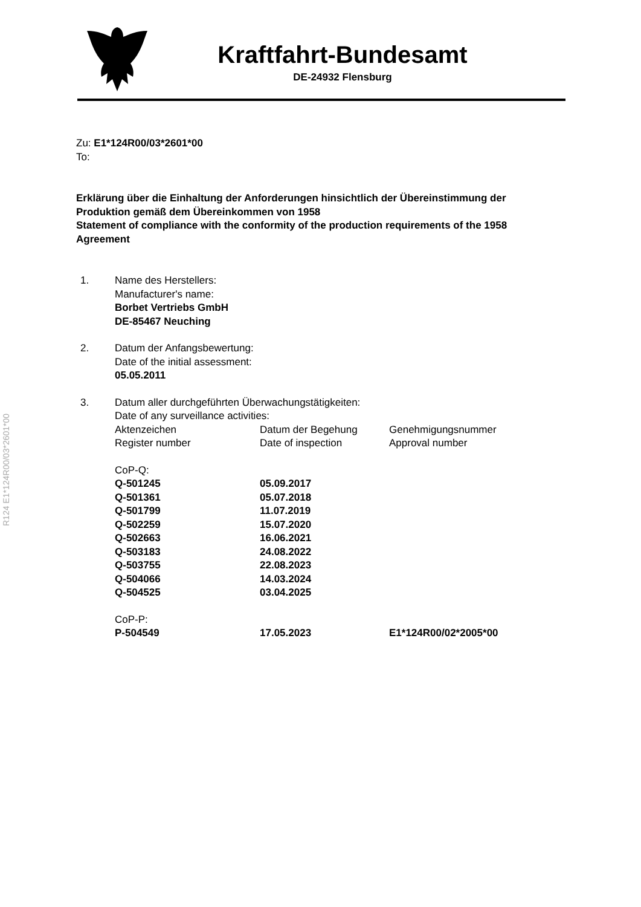R124 E1*124R00/03*2601*00
Kraftfahrt-Bundesamt
DE-24932 Flensburg
Zu: E1*124R00/03*2601*00
To:
Erklärung über die Einhaltung der Anforderungen hinsichtlich der Übereinstimmung der Produktion gemäß dem Übereinkommen von 1958
Statement of compliance with the conformity of the production requirements of the 1958 Agreement
| 1. | Name des Herstellers: Manufacturer's name: Borbet Vertriebs GmbH DE-85467 Neuching |
| 2. | Datum der Anfangsbewertung: Date of the initial assessment: 05.05.2011 |
| 3. | Datum aller durchgeführten Überwachungstätigkeiten: Date of any surveillance activities: / Aktenzeichen Register number / Datum der Begehung Date of inspection / Genehmigungsnummer Approval number / / CoP-Q: / / / / Q-501245 / 05.09.2017 / / / Q-501361 / 05.07.2018 / / / Q-501799 / 11.07.2019 / / / Q-502259 / 15.07.2020 / / / Q-502663 / 16.06.2021 / / / Q-503183 / 24.08.2022 / / / Q-503755 / 22.08.2023 / / / Q-504066 / 14.03.2024 / / / Q-504525 / 03.04.2025 / / / CoP-P: / / / / P-504549 / 17.05.2023 / E1*124R00/02*2005*00 / |